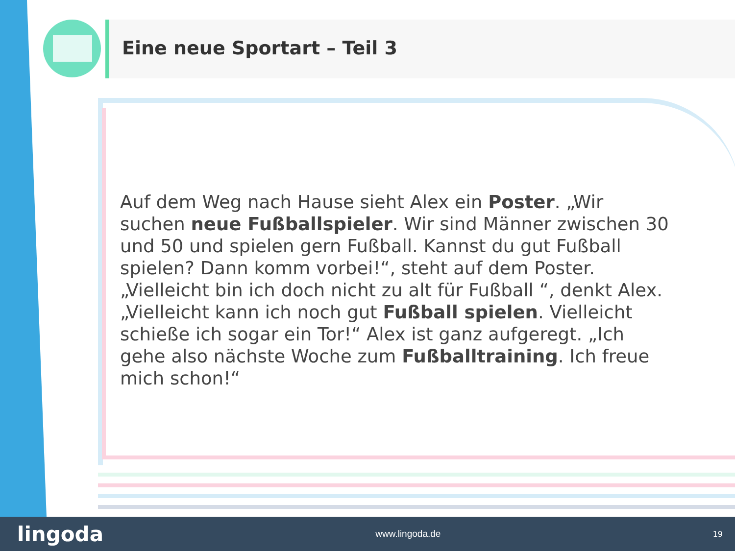Eine neue Sportart – Teil 3
Auf dem Weg nach Hause sieht Alex ein Poster. „Wir suchen neue Fußballspieler. Wir sind Männer zwischen 30 und 50 und spielen gern Fußball. Kannst du gut Fußball spielen? Dann komm vorbei!“, steht auf dem Poster. „Vielleicht bin ich doch nicht zu alt für Fußball “, denkt Alex. „Vielleicht kann ich noch gut Fußball spielen. Vielleicht schieße ich sogar ein Tor!“ Alex ist ganz aufgeregt. „Ich gehe also nächste Woche zum Fußballtraining. Ich freue mich schon!“
lingoda www.lingoda.de 19